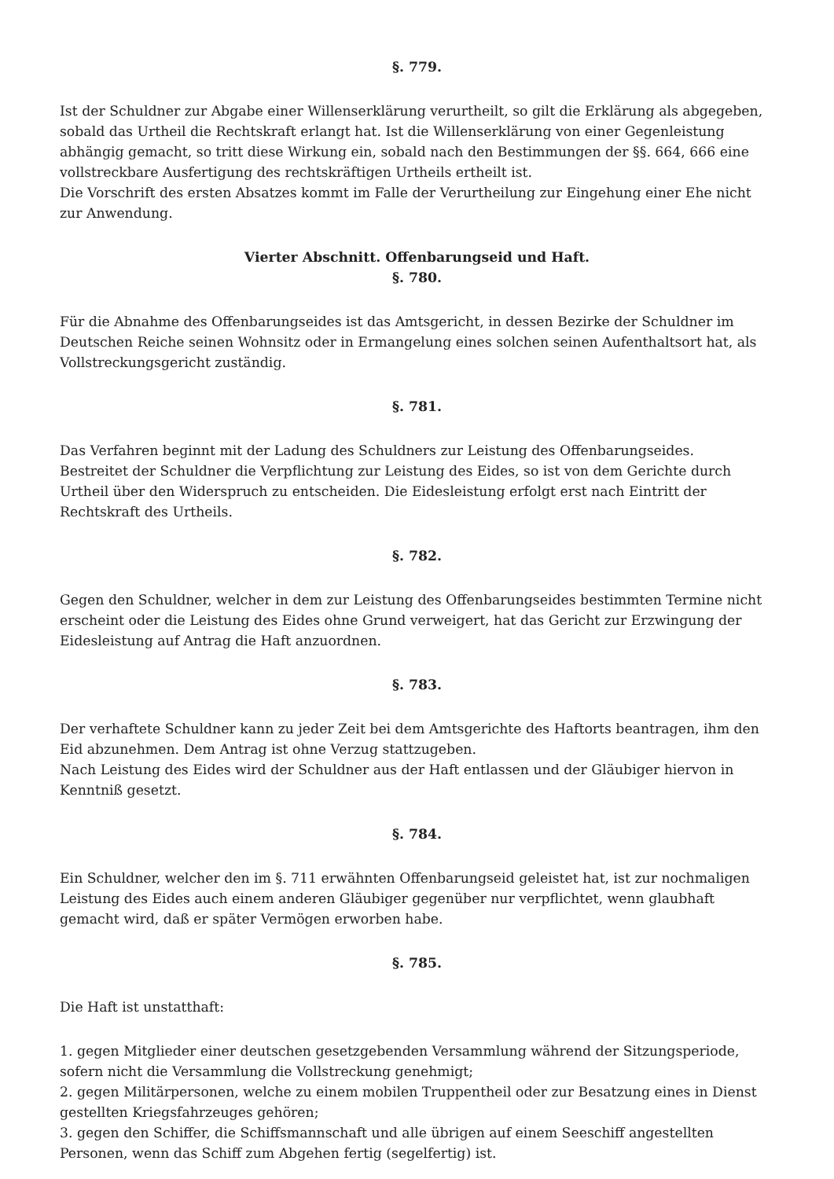§. 779.
Ist der Schuldner zur Abgabe einer Willenserklärung verurtheilt, so gilt die Erklärung als abgegeben, sobald das Urtheil die Rechtskraft erlangt hat. Ist die Willenserklärung von einer Gegenleistung abhängig gemacht, so tritt diese Wirkung ein, sobald nach den Bestimmungen der §§. 664, 666 eine vollstreckbare Ausfertigung des rechtskräftigen Urtheils ertheilt ist.
Die Vorschrift des ersten Absatzes kommt im Falle der Verurtheilung zur Eingehung einer Ehe nicht zur Anwendung.
Vierter Abschnitt. Offenbarungseid und Haft.
§. 780.
Für die Abnahme des Offenbarungseides ist das Amtsgericht, in dessen Bezirke der Schuldner im Deutschen Reiche seinen Wohnsitz oder in Ermangelung eines solchen seinen Aufenthaltsort hat, als Vollstreckungsgericht zuständig.
§. 781.
Das Verfahren beginnt mit der Ladung des Schuldners zur Leistung des Offenbarungseides.
Bestreitet der Schuldner die Verpflichtung zur Leistung des Eides, so ist von dem Gerichte durch Urtheil über den Widerspruch zu entscheiden. Die Eidesleistung erfolgt erst nach Eintritt der Rechtskraft des Urtheils.
§. 782.
Gegen den Schuldner, welcher in dem zur Leistung des Offenbarungseides bestimmten Termine nicht erscheint oder die Leistung des Eides ohne Grund verweigert, hat das Gericht zur Erzwingung der Eidesleistung auf Antrag die Haft anzuordnen.
§. 783.
Der verhaftete Schuldner kann zu jeder Zeit bei dem Amtsgerichte des Haftorts beantragen, ihm den Eid abzunehmen. Dem Antrag ist ohne Verzug stattzugeben.
Nach Leistung des Eides wird der Schuldner aus der Haft entlassen und der Gläubiger hiervon in Kenntniß gesetzt.
§. 784.
Ein Schuldner, welcher den im §. 711 erwähnten Offenbarungseid geleistet hat, ist zur nochmaligen Leistung des Eides auch einem anderen Gläubiger gegenüber nur verpflichtet, wenn glaubhaft gemacht wird, daß er später Vermögen erworben habe.
§. 785.
Die Haft ist unstatthaft:
1. gegen Mitglieder einer deutschen gesetzgebenden Versammlung während der Sitzungsperiode, sofern nicht die Versammlung die Vollstreckung genehmigt;
2. gegen Militärpersonen, welche zu einem mobilen Truppentheil oder zur Besatzung eines in Dienst gestellten Kriegsfahrzeuges gehören;
3. gegen den Schiffer, die Schiffsmannschaft und alle übrigen auf einem Seeschiff angestellten Personen, wenn das Schiff zum Abgehen fertig (segelfertig) ist.